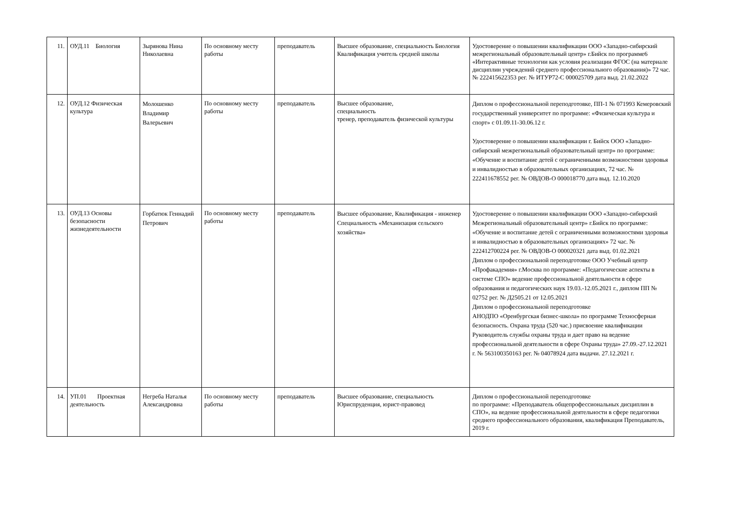| 11. | ОУД.11 Биология | Зырянова Нина Николаевна | По основному месту работы | преподаватель | Высшее образование, специальность Биология Квалификация учитель средней школы | Удостоверение о повышении квалификации ООО «Западно-сибирский межрегиональный образовательный центр» г.Бийск по программе6 «Интерактивные технологии как условия реализации ФГОС (на материале дисциплин учреждений среднего профессионального образования)» 72 час. № 222415622353 рег. № ИТУР72-С 000025709 дата выд. 21.02.2022 |
| 12. | ОУД.12 Физическая культура | Молошенко Владимир Валерьевич | По основному месту работы | преподаватель | Высшее образование, специальность тренер, преподаватель физической культуры | Диплом о профессиональной переподготовке, ПП-1 № 071993 Кемеровский государственный университет по программе: «Физическая культура и спорт» с 01.09.11-30.06.12 г. Удостоверение о повышении квалификации г. Бийск ООО «Западно-сибирский межрегиональный образовательный центр» по программе: «Обучение и воспитание детей с ограниченными возможностями здоровья и инвалидностью в образовательных организациях, 72 час. № 222411678552 рег. № ОВДОВ-О 000018770 дата выд. 12.10.2020 |
| 13. | ОУД.13 Основы безопасности жизнедеятельности | Горбатюк Геннадий Петрович | По основному месту работы | преподаватель | Высшее образование, Квалификация - инженер Специальность «Механизация сельского хозяйства» | Удостоверение о повышении квалификации ООО «Западно-сибирский Межрегиональный образовательный центр» г.Бийск по программе: «Обучение и воспитание детей с ограниченными возможностями здоровья и инвалидностью в образовательных организациях» 72 час. № 222412700224 рег. № ОВДОВ-О 000020321 дата выд. 01.02.2021 Диплом о профессиональной переподготовке ООО Учебный центр «Профакадемия» г.Москва по программе: «Педагогические аспекты в системе СПО» ведение профессиональной деятельности в сфере образования и педагогических наук 19.03.-12.05.2021 г., диплом ПП № 02752 рег. № Д2505.21 от 12.05.2021 Диплом о профессиональной переподготовке АНОДПО «Оренбургская бизнес-школа» по программе Техносферная безопасность. Охрана труда (520 час.) присвоение квалификации Руководитель службы охраны труда и дает право на ведение профессиональной деятельности в сфере Охраны труда» 27.09.-27.12.2021 г. № 563100350163 рег. № 04078924 дата выдачи. 27.12.2021 г. |
| 14. | УП.01 Проектная деятельность | Негреба Наталья Александровна | По основному месту работы | преподаватель | Высшее образование, специальность Юриспруденция, юрист-правовед | Диплом о профессиональной переподготовке по программе: «Преподаватель общепрофессиональных дисциплин в СПО», на ведение профессиональной деятельности в сфере педагогики среднего профессионального образования, квалификация Преподаватель, 2019 г. |